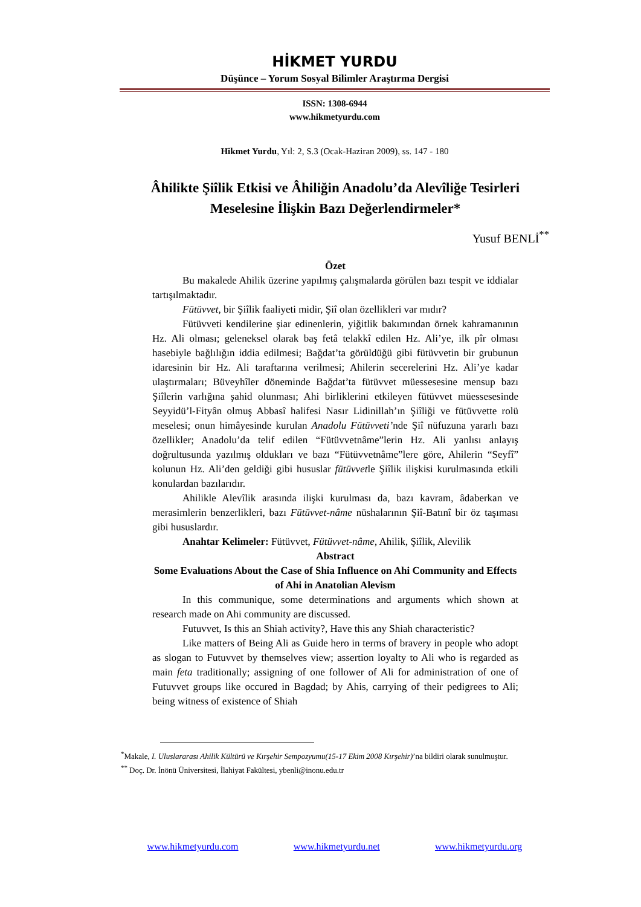HİKMET YURDU
Düşünce – Yorum Sosyal Bilimler Araştırma Dergisi
ISSN: 1308-6944
www.hikmetyurdu.com
Hikmet Yurdu, Yıl: 2, S.3 (Ocak-Haziran 2009), ss. 147 - 180
Âhilikte Şiîlik Etkisi ve Âhiliğin Anadolu’da Alevîliğe Tesirleri Meselesine İlişkin Bazı Değerlendirmeler*
Yusuf BENLİ<sup>**</sup>
Özet
Bu makalede Ahilik üzerine yapılmış çalışmalarda görülen bazı tespit ve iddialar tartışılmaktadır.
Fütüvvet, bir Şiîlik faaliyeti midir, Şiî olan özellikleri var mıdır?
Fütüvveti kendilerine şiar edinenlerin, yiğitlik bakımından örnek kahramanının Hz. Ali olması; geleneksel olarak baş fetâ telakkî edilen Hz. Ali’ye, ilk pîr olması hasebiyle bağlılığın iddia edilmesi; Bağdat’ta görüldüğü gibi fütüvvetin bir grubunun idaresinin bir Hz. Ali taraftarına verilmesi; Ahilerin secerelerini Hz. Ali’ye kadar ulaştırmaları; Büveyhîler döneminde Bağdat’ta fütüvvet müessesesine mensup bazı Şiîlerin varlığına şahid olunması; Ahi birliklerini etkileyen fütüvvet müessesesinde Seyyidü’l-Fityân olmuş Abbasî halifesi Nasır Lidinillah’ın Şiîliği ve fütüvvette rolü meselesi; onun himâyesinde kurulan Anadolu Fütüvveti’nde Şiî nüfuzuna yararlı bazı özellikler; Anadolu’da telif edilen “Fütüvvetnâme”lerin Hz. Ali yanlısı anlayış doğrultusunda yazılmış oldukları ve bazı “Fütüvvetnâme”lere göre, Ahilerin “Seyfî” kolunun Hz. Ali’den geldiği gibi hususlar fütüvvetle Şiîlik ilişkisi kurulmasında etkili konulardan bazılarıdır.
Ahilikle Alevîlik arasında ilişki kurulması da, bazı kavram, âdaberkan ve merasimlerin benzerlikleri, bazı Fütüvvet-nâme nüshalarının Şiî-Batınî bir öz taşıması gibi hususlardır.
Anahtar Kelimeler: Fütüvvet, Fütüvvet-nâme, Ahilik, Şiîlik, Alevilik
Abstract
Some Evaluations About the Case of Shia Influence on Ahi Community and Effects of Ahi in Anatolian Alevism
In this communique, some determinations and arguments which shown at research made on Ahi community are discussed.
Futuvvet, Is this an Shiah activity?, Have this any Shiah characteristic?
Like matters of Being Ali as Guide hero in terms of bravery in people who adopt as slogan to Futuvvet by themselves view; assertion loyalty to Ali who is regarded as main feta traditionally; assigning of one follower of Ali for administration of one of Futuvvet groups like occured in Bagdad; by Ahis, carrying of their pedigrees to Ali; being witness of existence of Shiah
<sup>*</sup> Makale, I. Uluslararası Ahilik Kültürü ve Kırşehir Sempozyumu(15-17 Ekim 2008 Kırşehir)’na bildiri olarak sunulmuştur.
<sup>**</sup> Doç. Dr. İnönü Üniversitesi, İlahiyat Fakültesi, ybenli@inonu.edu.tr
www.hikmetyurdu.com www.hikmetyurdu.net www.hikmetyurdu.org